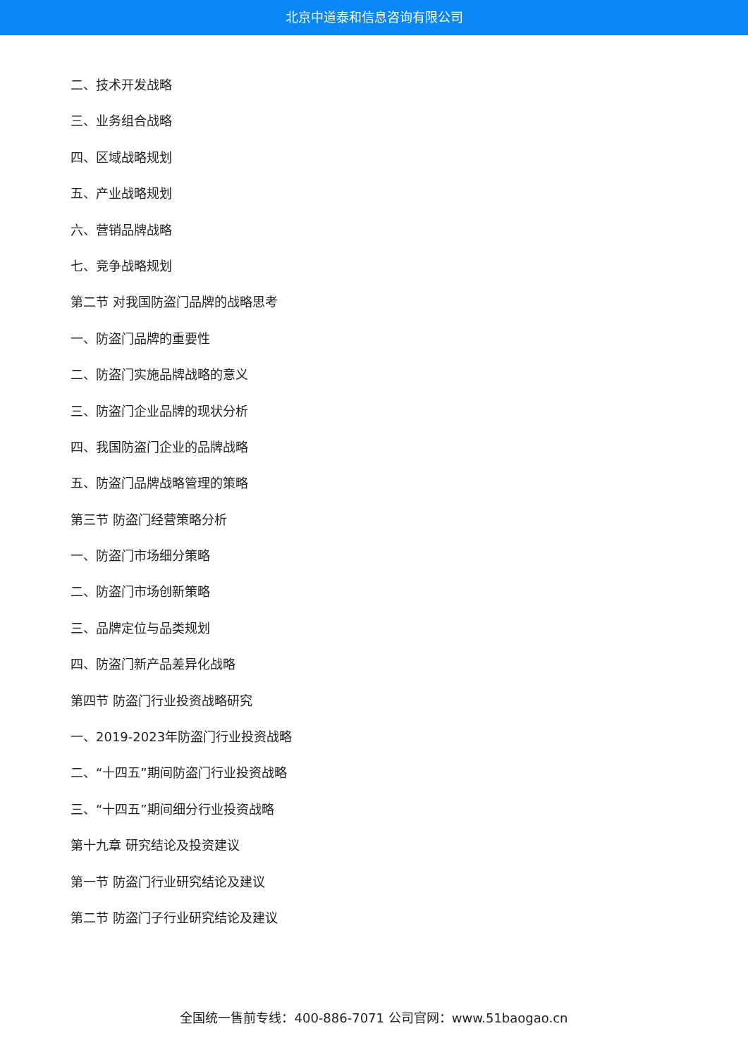北京中道泰和信息咨询有限公司
二、技术开发战略
三、业务组合战略
四、区域战略规划
五、产业战略规划
六、营销品牌战略
七、竞争战略规划
第二节 对我国防盗门品牌的战略思考
一、防盗门品牌的重要性
二、防盗门实施品牌战略的意义
三、防盗门企业品牌的现状分析
四、我国防盗门企业的品牌战略
五、防盗门品牌战略管理的策略
第三节 防盗门经营策略分析
一、防盗门市场细分策略
二、防盗门市场创新策略
三、品牌定位与品类规划
四、防盗门新产品差异化战略
第四节 防盗门行业投资战略研究
一、2019-2023年防盗门行业投资战略
二、“十四五”期间防盗门行业投资战略
三、“十四五”期间细分行业投资战略
第十九章 研究结论及投资建议
第一节 防盗门行业研究结论及建议
第二节 防盗门子行业研究结论及建议
全国统一售前专线：400-886-7071 公司官网：www.51baogao.cn